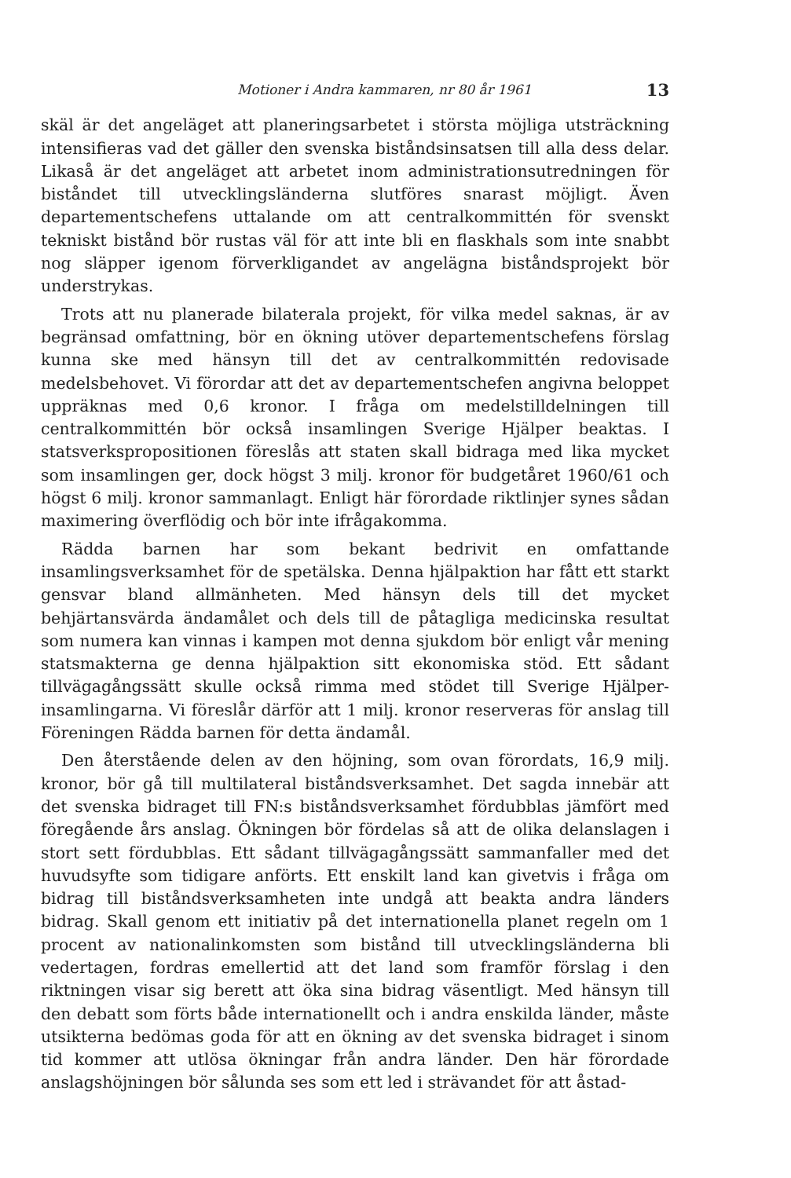Motioner i Andra kammaren, nr 80 år 1961 13
skäl är det angeläget att planeringsarbetet i största möjliga utsträckning intensifieras vad det gäller den svenska biståndsinsatsen till alla dess delar. Likaså är det angeläget att arbetet inom administrationsutredningen för biståndet till utvecklingsländerna slutföres snarast möjligt. Även departementschefens uttalande om att centralkommittén för svenskt tekniskt bistånd bör rustas väl för att inte bli en flaskhals som inte snabbt nog släpper igenom förverkligandet av angelägna biståndsprojekt bör understrykas.
Trots att nu planerade bilaterala projekt, för vilka medel saknas, är av begränsad omfattning, bör en ökning utöver departementschefens förslag kunna ske med hänsyn till det av centralkommittén redovisade medelsbehovet. Vi förordar att det av departementschefen angivna beloppet uppräknas med 0,6 kronor. I fråga om medelstilldelningen till centralkommittén bör också insamlingen Sverige Hjälper beaktas. I statsverkspropositionen föreslås att staten skall bidraga med lika mycket som insamlingen ger, dock högst 3 milj. kronor för budgetåret 1960/61 och högst 6 milj. kronor sammanlagt. Enligt här förordade riktlinjer synes sådan maximering överflödig och bör inte ifrågakomma.
Rädda barnen har som bekant bedrivit en omfattande insamlingsverksamhet för de spetälska. Denna hjälpaktion har fått ett starkt gensvar bland allmänheten. Med hänsyn dels till det mycket behjärtansvärda ändamålet och dels till de påtagliga medicinska resultat som numera kan vinnas i kampen mot denna sjukdom bör enligt vår mening statsmakterna ge denna hjälpaktion sitt ekonomiska stöd. Ett sådant tillvägagångssätt skulle också rimma med stödet till Sverige Hjälper-insamlingarna. Vi föreslår därför att 1 milj. kronor reserveras för anslag till Föreningen Rädda barnen för detta ändamål.
Den återstående delen av den höjning, som ovan förordats, 16,9 milj. kronor, bör gå till multilateral biståndsverksamhet. Det sagda innebär att det svenska bidraget till FN:s biståndsverksamhet fördubblas jämfört med föregående års anslag. Ökningen bör fördelas så att de olika delanslagen i stort sett fördubblas. Ett sådant tillvägagångssätt sammanfaller med det huvudsyfte som tidigare anförts. Ett enskilt land kan givetvis i fråga om bidrag till biståndsverksamheten inte undgå att beakta andra länders bidrag. Skall genom ett initiativ på det internationella planet regeln om 1 procent av nationalinkomsten som bistånd till utvecklingsländerna bli vedertagen, fordras emellertid att det land som framför förslag i den riktningen visar sig berett att öka sina bidrag väsentligt. Med hänsyn till den debatt som förts både internationellt och i andra enskilda länder, måste utsikterna bedömas goda för att en ökning av det svenska bidraget i sinom tid kommer att utlösa ökningar från andra länder. Den här förordade anslagshöjningen bör sålunda ses som ett led i strävandet för att åstad-